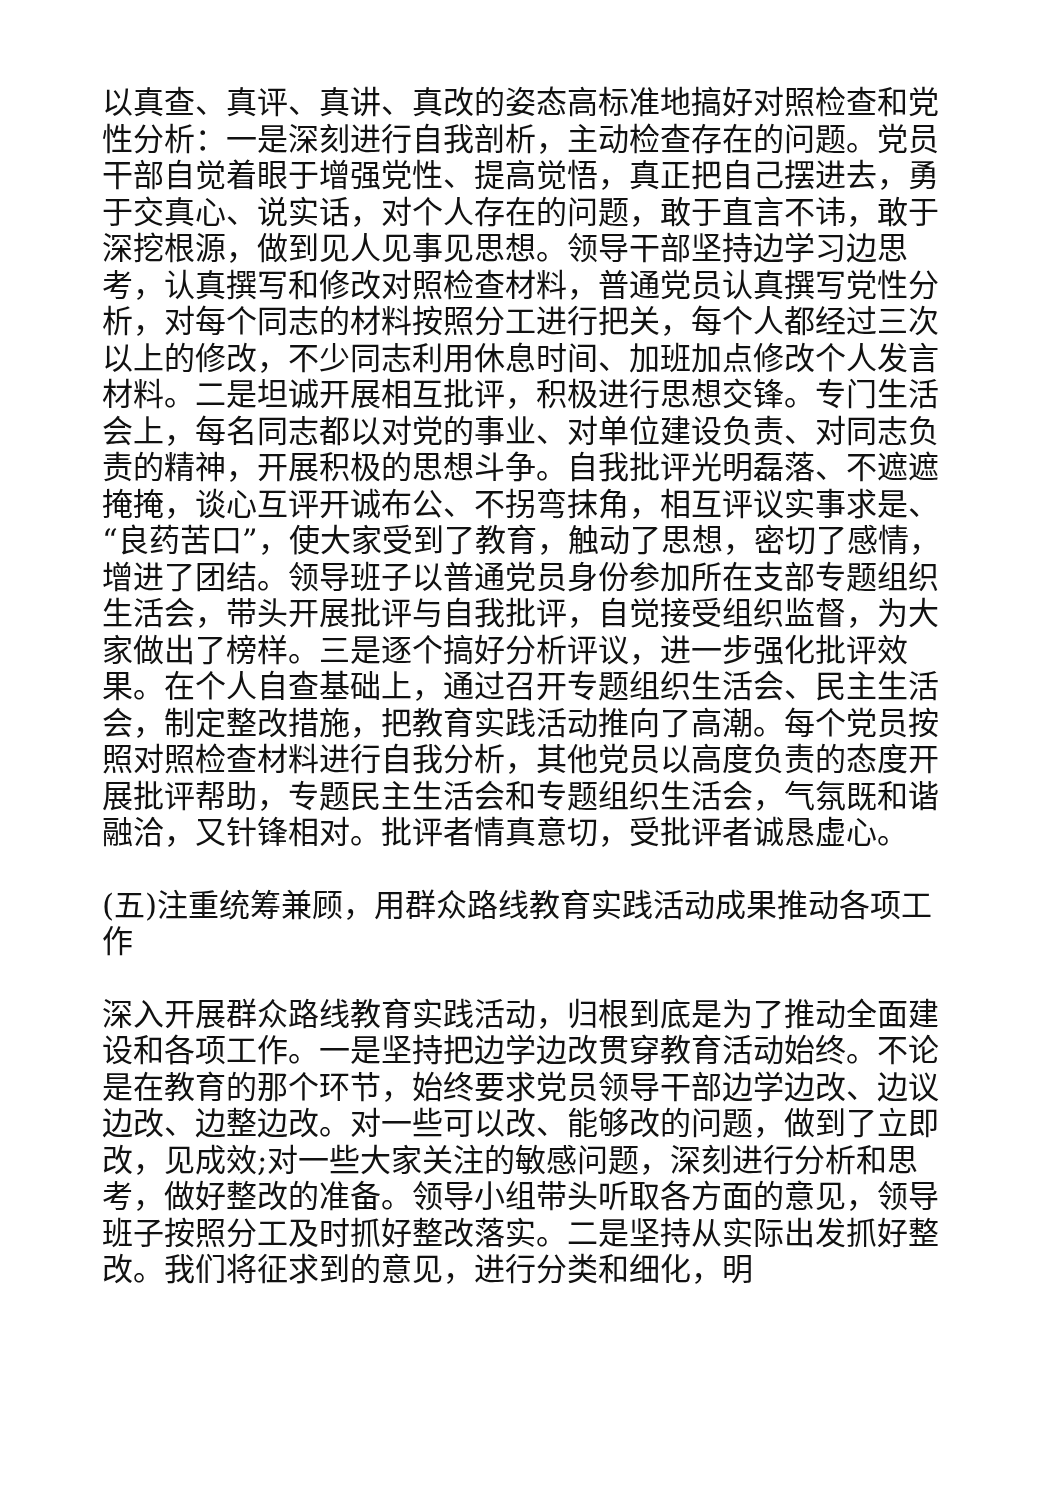以真查、真评、真讲、真改的姿态高标准地搞好对照检查和党性分析：一是深刻进行自我剖析，主动检查存在的问题。党员干部自觉着眼于增强党性、提高觉悟，真正把自己摆进去，勇于交真心、说实话，对个人存在的问题，敢于直言不讳，敢于深挖根源，做到见人见事见思想。领导干部坚持边学习边思考，认真撰写和修改对照检查材料，普通党员认真撰写党性分析，对每个同志的材料按照分工进行把关，每个人都经过三次以上的修改，不少同志利用休息时间、加班加点修改个人发言材料。二是坦诚开展相互批评，积极进行思想交锋。专门生活会上，每名同志都以对党的事业、对单位建设负责、对同志负责的精神，开展积极的思想斗争。自我批评光明磊落、不遮遮掩掩，谈心互评开诚布公、不拐弯抹角，相互评议实事求是、“良药苦口”，使大家受到了教育，触动了思想，密切了感情，增进了团结。领导班子以普通党员身份参加所在支部专题组织生活会，带头开展批评与自我批评，自觉接受组织监督，为大家做出了榜样。三是逐个搞好分析评议，进一步强化批评效果。在个人自查基础上，通过召开专题组织生活会、民主生活会，制定整改措施，把教育实践活动推向了高潮。每个党员按照对照检查材料进行自我分析，其他党员以高度负责的态度开展批评帮助，专题民主生活会和专题组织生活会，气氛既和谐融洽，又针锋相对。批评者情真意切，受批评者诚恳虚心。
(五)注重统筹兼顾，用群众路线教育实践活动成果推动各项工作
深入开展群众路线教育实践活动，归根到底是为了推动全面建设和各项工作。一是坚持把边学边改贯穿教育活动始终。不论是在教育的那个环节，始终要求党员领导干部边学边改、边议边改、边整边改。对一些可以改、能够改的问题，做到了立即改，见成效;对一些大家关注的敏感问题，深刻进行分析和思考，做好整改的准备。领导小组带头听取各方面的意见，领导班子按照分工及时抓好整改落实。二是坚持从实际出发抓好整改。我们将征求到的意见，进行分类和细化，明